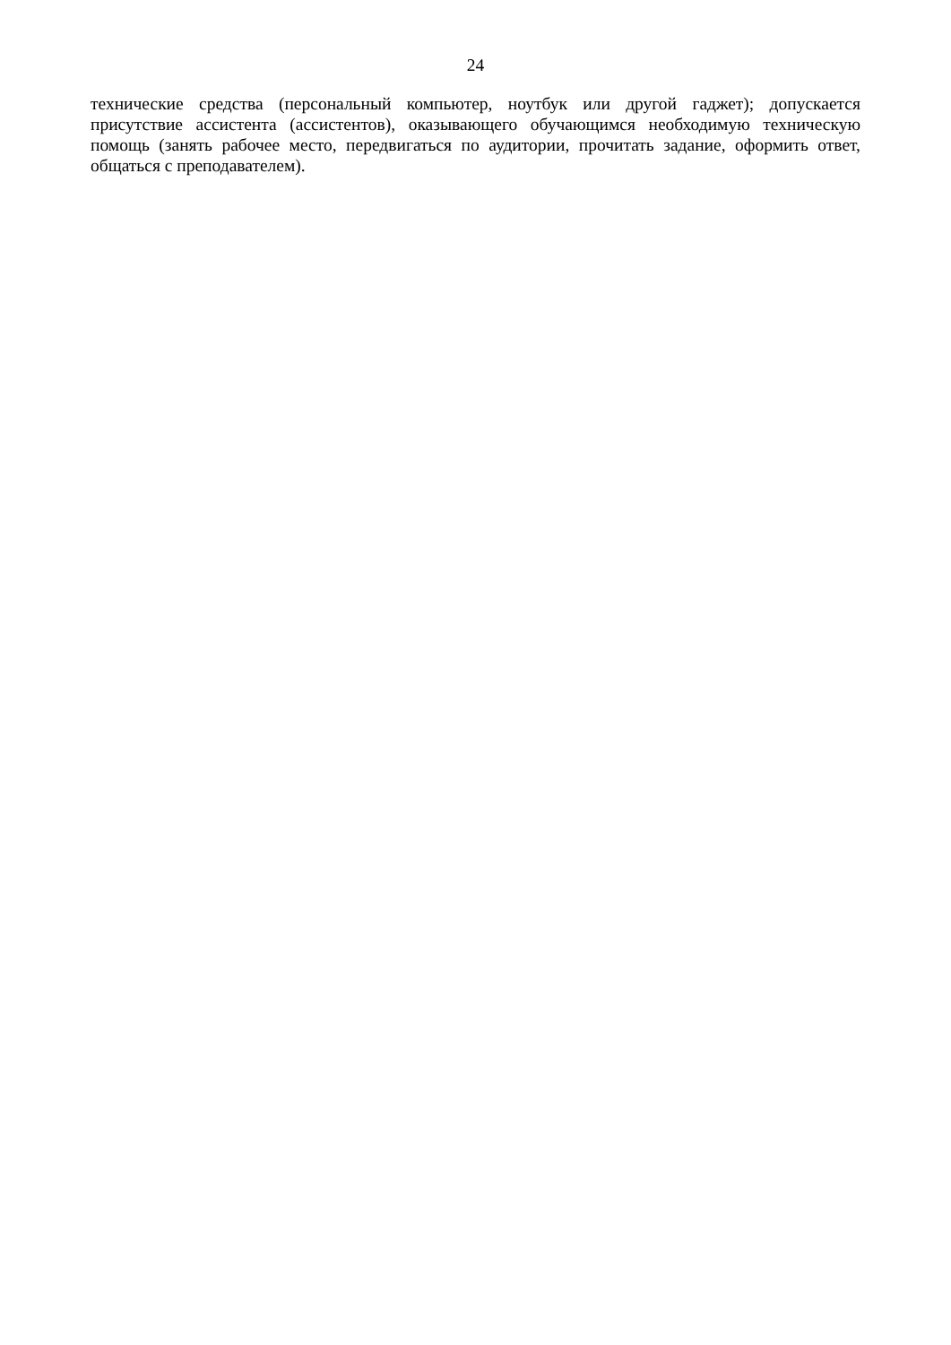24
технические средства (персональный компьютер, ноутбук или другой гаджет); допускается присутствие ассистента (ассистентов), оказывающего обучающимся необходимую техническую помощь (занять рабочее место, передвигаться по аудитории, прочитать задание, оформить ответ, общаться с преподавателем).